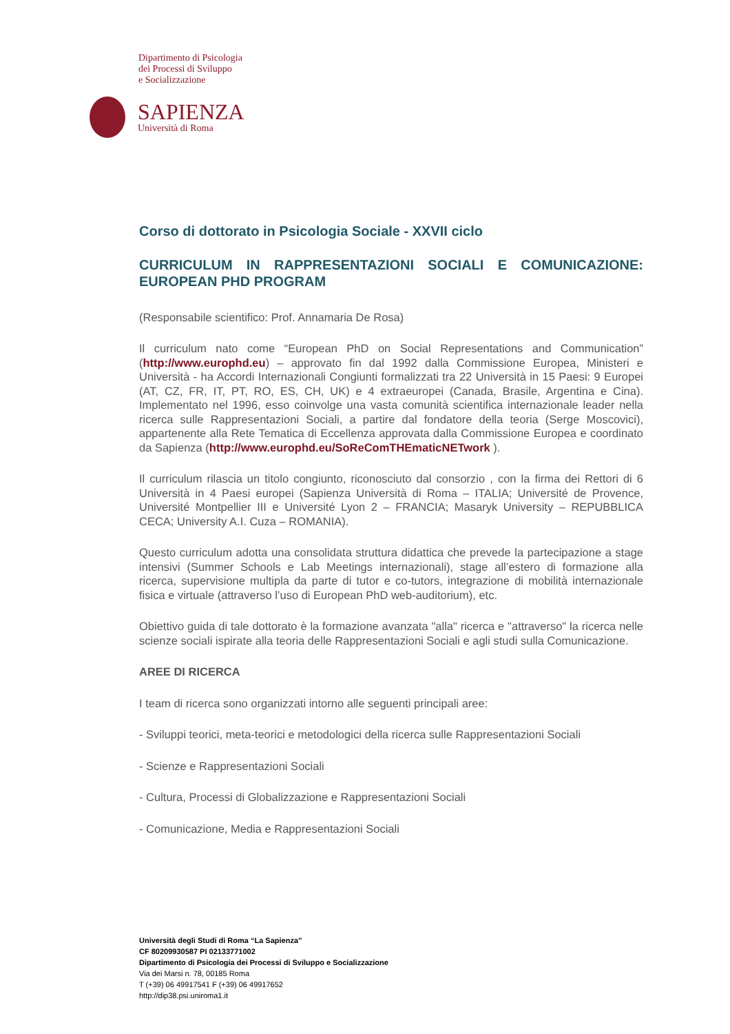Dipartimento di Psicologia
dei Processi di Sviluppo
e Socializzazione
SAPIENZA
Università di Roma
Corso di dottorato in Psicologia Sociale - XXVII ciclo
CURRICULUM IN RAPPRESENTAZIONI SOCIALI E COMUNICAZIONE: EUROPEAN PHD PROGRAM
(Responsabile scientifico: Prof. Annamaria De Rosa)
Il curriculum nato come “European PhD on Social Representations and Communication” (http://www.europhd.eu) – approvato fin dal 1992 dalla Commissione Europea, Ministeri e Università - ha Accordi Internazionali Congiunti formalizzati tra 22 Università in 15 Paesi: 9 Europei (AT, CZ, FR, IT, PT, RO, ES, CH, UK) e 4 extraeuropei (Canada, Brasile, Argentina e Cina). Implementato nel 1996, esso coinvolge una vasta comunità scientifica internazionale leader nella ricerca sulle Rappresentazioni Sociali, a partire dal fondatore della teoria (Serge Moscovici), appartenente alla Rete Tematica di Eccellenza approvata dalla Commissione Europea e coordinato da Sapienza (http://www.europhd.eu/SoReComTHEmaticNETwork ).
Il curriculum rilascia un titolo congiunto, riconosciuto dal consorzio , con la firma dei Rettori di 6 Università in 4 Paesi europei (Sapienza Università di Roma – ITALIA; Université de Provence, Université Montpellier III e Université Lyon 2 – FRANCIA; Masaryk University – REPUBBLICA CECA; University A.I. Cuza – ROMANIA).
Questo curriculum adotta una consolidata struttura didattica che prevede la partecipazione a stage intensivi (Summer Schools e Lab Meetings internazionali), stage all’estero di formazione alla ricerca, supervisione multipla da parte di tutor e co-tutors, integrazione di mobilità internazionale fisica e virtuale (attraverso l’uso di European PhD web-auditorium), etc.
Obiettivo guida di tale dottorato è la formazione avanzata "alla" ricerca e "attraverso" la ricerca nelle scienze sociali ispirate alla teoria delle Rappresentazioni Sociali e agli studi sulla Comunicazione.
AREE DI RICERCA
I team di ricerca sono organizzati intorno alle seguenti principali aree:
- Sviluppi teorici, meta-teorici e metodologici della ricerca sulle Rappresentazioni Sociali
- Scienze e Rappresentazioni Sociali
- Cultura, Processi di Globalizzazione e Rappresentazioni Sociali
- Comunicazione, Media e Rappresentazioni Sociali
Università degli Studi di Roma “La Sapienza”
CF 80209930587 PI 02133771002
Dipartimento di Psicologia dei Processi di Sviluppo e Socializzazione
Via dei Marsi n. 78, 00185 Roma
T (+39) 06 49917541 F (+39) 06 49917652
http://dip38.psi.uniroma1.it